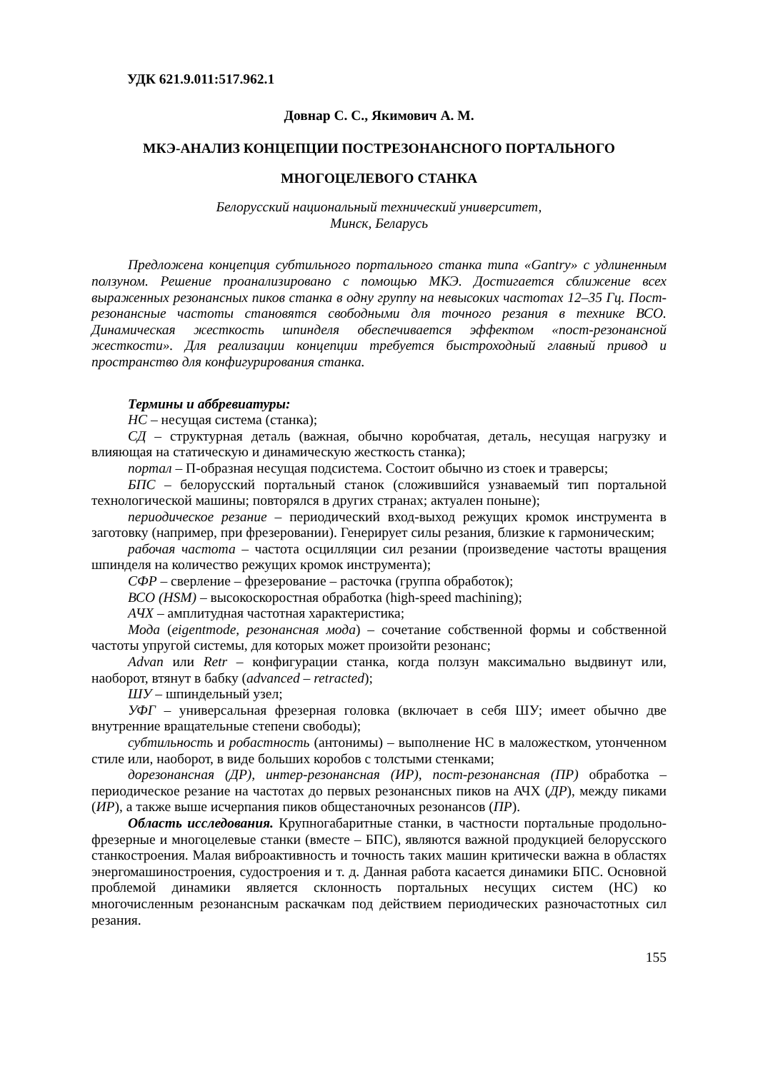УДК 621.9.011:517.962.1
Довнар С. С., Якимович А. М.
МКЭ-АНАЛИЗ КОНЦЕПЦИИ ПОСТРЕЗОНАНСНОГО ПОРТАЛЬНОГО
МНОГОЦЕЛЕВОГО СТАНКА
Белорусский национальный технический университет,
Минск, Беларусь
Предложена концепция субтильного портального станка типа «Gantry» с удлиненным ползуном. Решение проанализировано с помощью МКЭ. Достигается сближение всех выраженных резонансных пиков станка в одну группу на невысоких частотах 12–35 Гц. Пост-резонансные частоты становятся свободными для точного резания в технике ВСО. Динамическая жесткость шпинделя обеспечивается эффектом «пост-резонансной жесткости». Для реализации концепции требуется быстроходный главный привод и пространство для конфигурирования станка.
Термины и аббревиатуры:
НС – несущая система (станка);
СД – структурная деталь (важная, обычно коробчатая, деталь, несущая нагрузку и влияющая на статическую и динамическую жесткость станка);
портал – П-образная несущая подсистема. Состоит обычно из стоек и траверсы;
БПС – белорусский портальный станок (сложившийся узнаваемый тип портальной технологической машины; повторялся в других странах; актуален поныне);
периодическое резание – периодический вход-выход режущих кромок инструмента в заготовку (например, при фрезеровании). Генерирует силы резания, близкие к гармоническим;
рабочая частота – частота осцилляции сил резании (произведение частоты вращения шпинделя на количество режущих кромок инструмента);
СФР – сверление – фрезерование – расточка (группа обработок);
ВСО (HSM) – высокоскоростная обработка (high-speed machining);
АЧХ – амплитудная частотная характеристика;
Мода (eigentmode, резонансная мода) – сочетание собственной формы и собственной частоты упругой системы, для которых может произойти резонанс;
Advan или Retr – конфигурации станка, когда ползун максимально выдвинут или, наоборот, втянут в бабку (advanced – retracted);
ШУ – шпиндельный узел;
УФГ – универсальная фрезерная головка (включает в себя ШУ; имеет обычно две внутренние вращательные степени свободы);
субтильность и робастность (антонимы) – выполнение НС в маложестком, утонченном стиле или, наоборот, в виде больших коробов с толстыми стенками;
дорезонансная (ДР), интер-резонансная (ИР), пост-резонансная (ПР) обработка – периодическое резание на частотах до первых резонансных пиков на АЧХ (ДР), между пиками (ИР), а также выше исчерпания пиков общестаночных резонансов (ПР).
Область исследования. Крупногабаритные станки, в частности портальные продольно-фрезерные и многоцелевые станки (вместе – БПС), являются важной продукцией белорусского станкостроения. Малая виброактивность и точность таких машин критически важна в областях энергомашиностроения, судостроения и т. д. Данная работа касается динамики БПС. Основной проблемой динамики является склонность портальных несущих систем (НС) ко многочисленным резонансным раскачкам под действием периодических разночастотных сил резания.
155